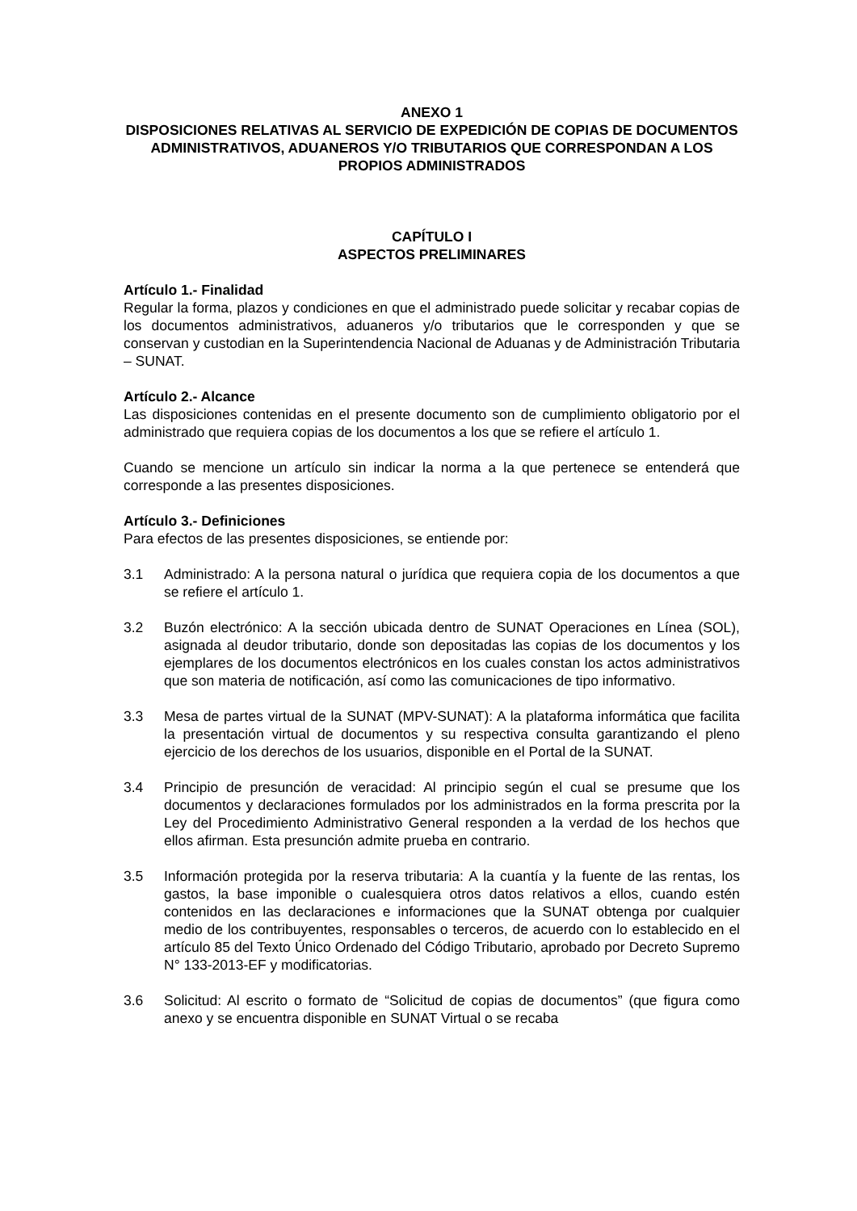ANEXO 1
DISPOSICIONES RELATIVAS AL SERVICIO DE EXPEDICIÓN DE COPIAS DE DOCUMENTOS ADMINISTRATIVOS, ADUANEROS Y/O TRIBUTARIOS QUE CORRESPONDAN A LOS PROPIOS ADMINISTRADOS
CAPÍTULO I
ASPECTOS PRELIMINARES
Artículo 1.- Finalidad
Regular la forma, plazos y condiciones en que el administrado puede solicitar y recabar copias de los documentos administrativos, aduaneros y/o tributarios que le corresponden y que se conservan y custodian en la Superintendencia Nacional de Aduanas y de Administración Tributaria – SUNAT.
Artículo 2.- Alcance
Las disposiciones contenidas en el presente documento son de cumplimiento obligatorio por el administrado que requiera copias de los documentos a los que se refiere el artículo 1.
Cuando se mencione un artículo sin indicar la norma a la que pertenece se entenderá que corresponde a las presentes disposiciones.
Artículo 3.- Definiciones
Para efectos de las presentes disposiciones, se entiende por:
3.1 Administrado: A la persona natural o jurídica que requiera copia de los documentos a que se refiere el artículo 1.
3.2 Buzón electrónico: A la sección ubicada dentro de SUNAT Operaciones en Línea (SOL), asignada al deudor tributario, donde son depositadas las copias de los documentos y los ejemplares de los documentos electrónicos en los cuales constan los actos administrativos que son materia de notificación, así como las comunicaciones de tipo informativo.
3.3 Mesa de partes virtual de la SUNAT (MPV-SUNAT): A la plataforma informática que facilita la presentación virtual de documentos y su respectiva consulta garantizando el pleno ejercicio de los derechos de los usuarios, disponible en el Portal de la SUNAT.
3.4 Principio de presunción de veracidad: Al principio según el cual se presume que los documentos y declaraciones formulados por los administrados en la forma prescrita por la Ley del Procedimiento Administrativo General responden a la verdad de los hechos que ellos afirman. Esta presunción admite prueba en contrario.
3.5 Información protegida por la reserva tributaria: A la cuantía y la fuente de las rentas, los gastos, la base imponible o cualesquiera otros datos relativos a ellos, cuando estén contenidos en las declaraciones e informaciones que la SUNAT obtenga por cualquier medio de los contribuyentes, responsables o terceros, de acuerdo con lo establecido en el artículo 85 del Texto Único Ordenado del Código Tributario, aprobado por Decreto Supremo N° 133-2013-EF y modificatorias.
3.6 Solicitud: Al escrito o formato de “Solicitud de copias de documentos” (que figura como anexo y se encuentra disponible en SUNAT Virtual o se recaba